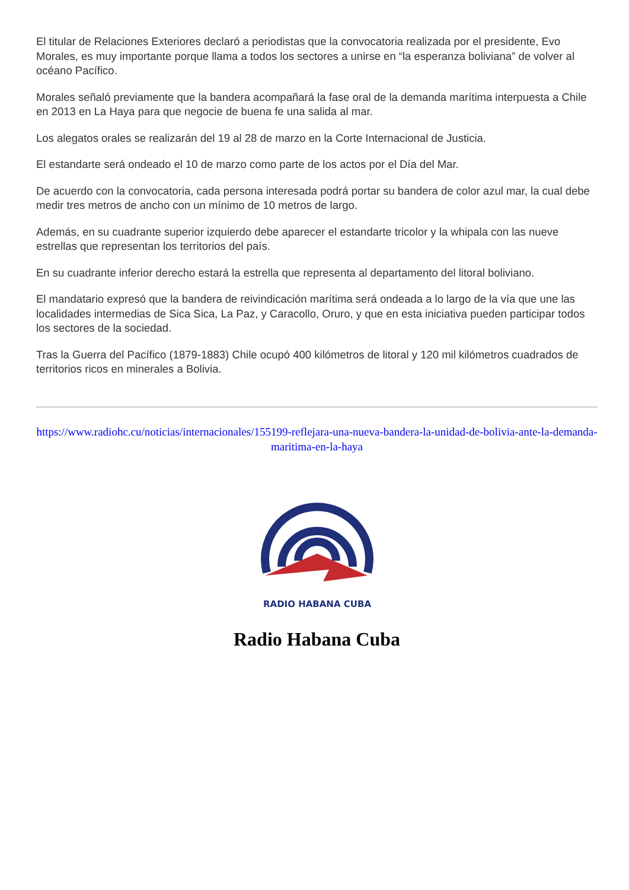El titular de Relaciones Exteriores declaró a periodistas que la convocatoria realizada por el presidente, Evo Morales, es muy importante porque llama a todos los sectores a unirse en “la esperanza boliviana” de volver al océano Pacífico.
Morales señaló previamente que la bandera acompañará la fase oral de la demanda marítima interpuesta a Chile en 2013 en La Haya para que negocie de buena fe una salida al mar.
Los alegatos orales se realizarán del 19 al 28 de marzo en la Corte Internacional de Justicia.
El estandarte será ondeado el 10 de marzo como parte de los actos por el Día del Mar.
De acuerdo con la convocatoria, cada persona interesada podrá portar su bandera de color azul mar, la cual debe medir tres metros de ancho con un mínimo de 10 metros de largo.
Además, en su cuadrante superior izquierdo debe aparecer el estandarte tricolor y la whipala con las nueve estrellas que representan los territorios del país.
En su cuadrante inferior derecho estará la estrella que representa al departamento del litoral boliviano.
El mandatario expresó que la bandera de reivindicación marítima será ondeada a lo largo de la vía que une las localidades intermedias de Sica Sica, La Paz, y Caracollo, Oruro, y que en esta iniciativa pueden participar todos los sectores de la sociedad.
Tras la Guerra del Pacífico (1879-1883) Chile ocupó 400 kilómetros de litoral y 120 mil kilómetros cuadrados de territorios ricos en minerales a Bolivia.
https://www.radiohc.cu/noticias/internacionales/155199-reflejara-una-nueva-bandera-la-unidad-de-bolivia-ante-la-demanda-maritima-en-la-haya
RADIO HABANA CUBA
Radio Habana Cuba